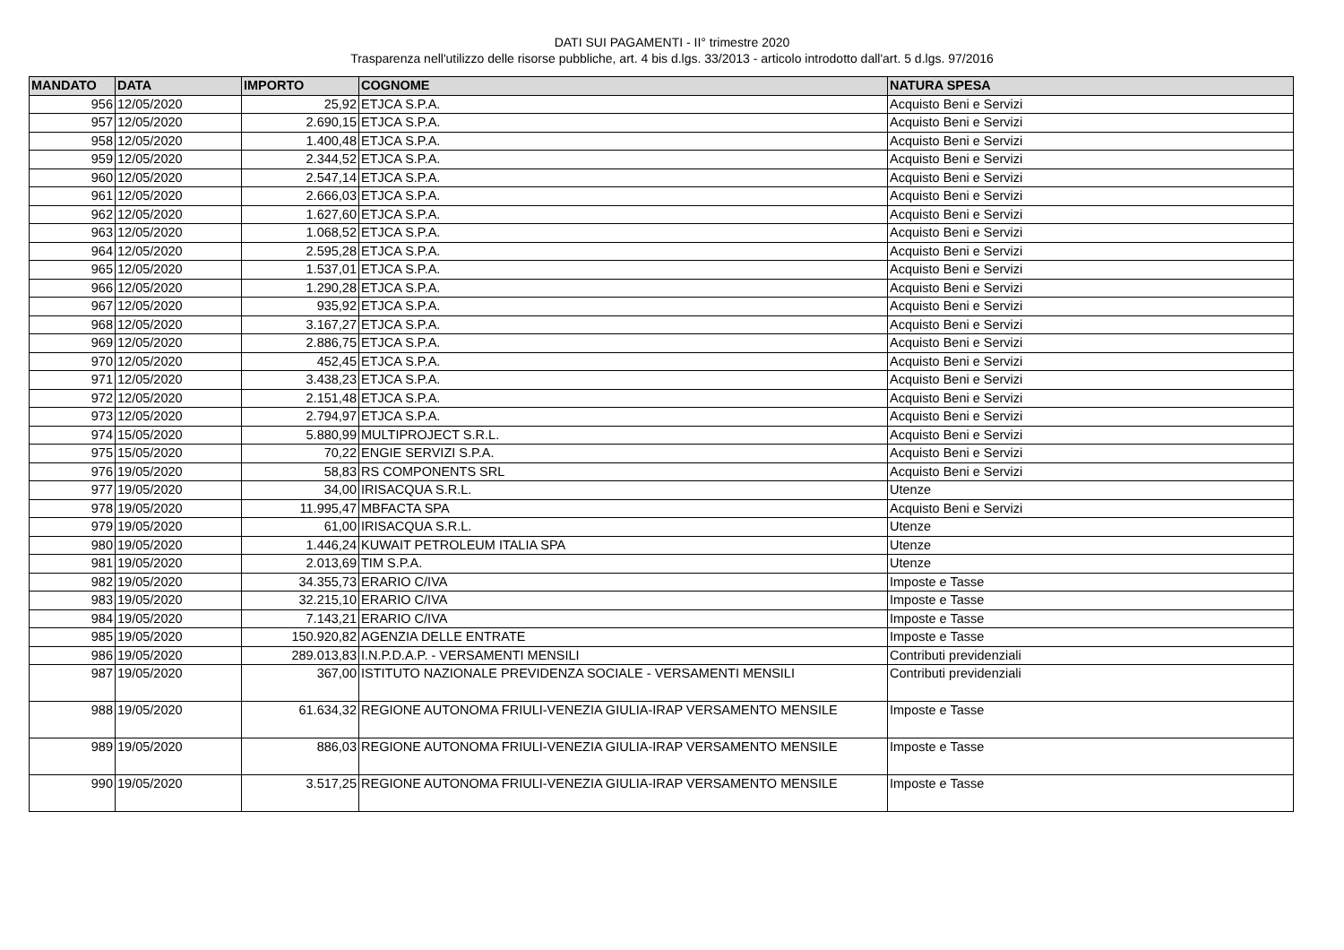DATI SUI PAGAMENTI - II° trimestre 2020
Trasparenza nell'utilizzo delle risorse pubbliche, art. 4 bis d.lgs. 33/2013 - articolo introdotto dall'art. 5 d.lgs. 97/2016
| MANDATO | DATA | IMPORTO | COGNOME | NATURA SPESA |
| --- | --- | --- | --- | --- |
| 956 | 12/05/2020 | 25,92 | ETJCA S.P.A. | Acquisto Beni e Servizi |
| 957 | 12/05/2020 | 2.690,15 | ETJCA S.P.A. | Acquisto Beni e Servizi |
| 958 | 12/05/2020 | 1.400,48 | ETJCA S.P.A. | Acquisto Beni e Servizi |
| 959 | 12/05/2020 | 2.344,52 | ETJCA S.P.A. | Acquisto Beni e Servizi |
| 960 | 12/05/2020 | 2.547,14 | ETJCA S.P.A. | Acquisto Beni e Servizi |
| 961 | 12/05/2020 | 2.666,03 | ETJCA S.P.A. | Acquisto Beni e Servizi |
| 962 | 12/05/2020 | 1.627,60 | ETJCA S.P.A. | Acquisto Beni e Servizi |
| 963 | 12/05/2020 | 1.068,52 | ETJCA S.P.A. | Acquisto Beni e Servizi |
| 964 | 12/05/2020 | 2.595,28 | ETJCA S.P.A. | Acquisto Beni e Servizi |
| 965 | 12/05/2020 | 1.537,01 | ETJCA S.P.A. | Acquisto Beni e Servizi |
| 966 | 12/05/2020 | 1.290,28 | ETJCA S.P.A. | Acquisto Beni e Servizi |
| 967 | 12/05/2020 | 935,92 | ETJCA S.P.A. | Acquisto Beni e Servizi |
| 968 | 12/05/2020 | 3.167,27 | ETJCA S.P.A. | Acquisto Beni e Servizi |
| 969 | 12/05/2020 | 2.886,75 | ETJCA S.P.A. | Acquisto Beni e Servizi |
| 970 | 12/05/2020 | 452,45 | ETJCA S.P.A. | Acquisto Beni e Servizi |
| 971 | 12/05/2020 | 3.438,23 | ETJCA S.P.A. | Acquisto Beni e Servizi |
| 972 | 12/05/2020 | 2.151,48 | ETJCA S.P.A. | Acquisto Beni e Servizi |
| 973 | 12/05/2020 | 2.794,97 | ETJCA S.P.A. | Acquisto Beni e Servizi |
| 974 | 15/05/2020 | 5.880,99 | MULTIPROJECT S.R.L. | Acquisto Beni e Servizi |
| 975 | 15/05/2020 | 70,22 | ENGIE SERVIZI S.P.A. | Acquisto Beni e Servizi |
| 976 | 19/05/2020 | 58,83 | RS COMPONENTS SRL | Acquisto Beni e Servizi |
| 977 | 19/05/2020 | 34,00 | IRISACQUA S.R.L. | Utenze |
| 978 | 19/05/2020 | 11.995,47 | MBFACTA SPA | Acquisto Beni e Servizi |
| 979 | 19/05/2020 | 61,00 | IRISACQUA S.R.L. | Utenze |
| 980 | 19/05/2020 | 1.446,24 | KUWAIT PETROLEUM ITALIA SPA | Utenze |
| 981 | 19/05/2020 | 2.013,69 | TIM S.P.A. | Utenze |
| 982 | 19/05/2020 | 34.355,73 | ERARIO C/IVA | Imposte e Tasse |
| 983 | 19/05/2020 | 32.215,10 | ERARIO C/IVA | Imposte e Tasse |
| 984 | 19/05/2020 | 7.143,21 | ERARIO C/IVA | Imposte e Tasse |
| 985 | 19/05/2020 | 150.920,82 | AGENZIA DELLE ENTRATE | Imposte e Tasse |
| 986 | 19/05/2020 | 289.013,83 | I.N.P.D.A.P. - VERSAMENTI MENSILI | Contributi previdenziali |
| 987 | 19/05/2020 | 367,00 | ISTITUTO NAZIONALE PREVIDENZA SOCIALE - VERSAMENTI MENSILI | Contributi previdenziali |
| 988 | 19/05/2020 | 61.634,32 | REGIONE AUTONOMA FRIULI-VENEZIA GIULIA-IRAP VERSAMENTO MENSILE | Imposte e Tasse |
| 989 | 19/05/2020 | 886,03 | REGIONE AUTONOMA FRIULI-VENEZIA GIULIA-IRAP VERSAMENTO MENSILE | Imposte e Tasse |
| 990 | 19/05/2020 | 3.517,25 | REGIONE AUTONOMA FRIULI-VENEZIA GIULIA-IRAP VERSAMENTO MENSILE | Imposte e Tasse |